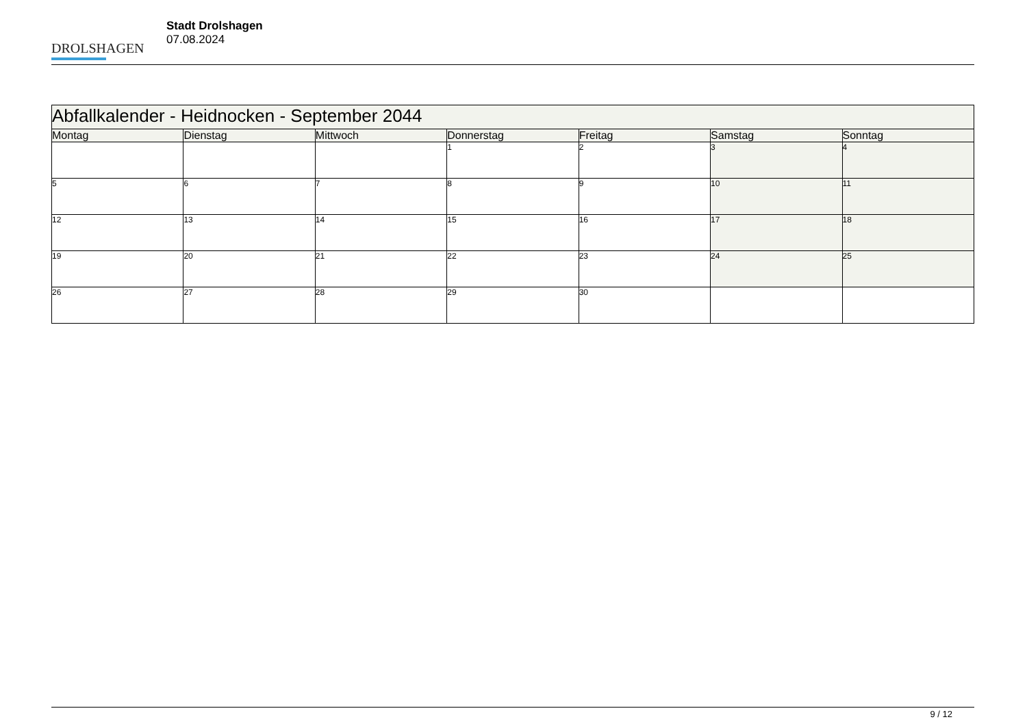DROLSHAGEN
Stadt Drolshagen
07.08.2024
| Abfallkalender - Heidnocken - September 2044 | | | | | | |
| --- | --- | --- | --- | --- | --- | --- |
| Montag | Dienstag | Mittwoch | Donnerstag | Freitag | Samstag | Sonntag |
| | | | 1 | 2 | 3 | 4 |
| 5 | 6 | 7 | 8 | 9 | 10 | 11 |
| 12 | 13 | 14 | 15 | 16 | 17 | 18 |
| 19 | 20 | 21 | 22 | 23 | 24 | 25 |
| 26 | 27 | 28 | 29 | 30 | | |
9 / 12